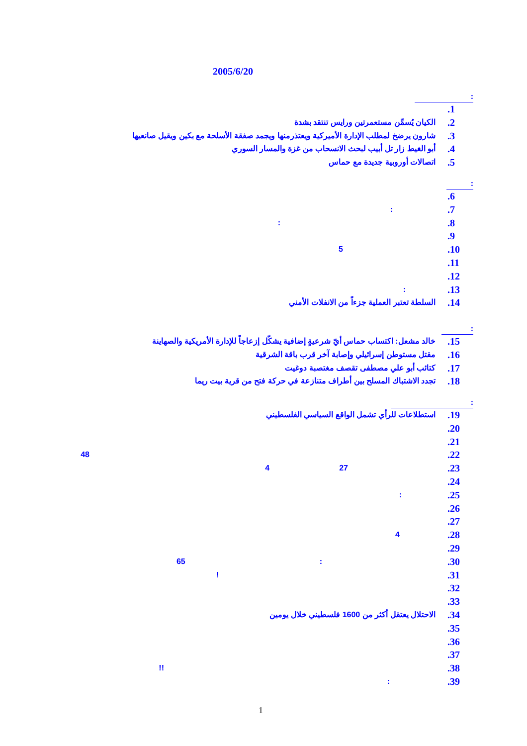2005/6/20
:
.1
.2 الكيان يُسمِّن مستعمرتين ورايس تنتقد بشدة
.3 شارون يرضخ لمطلب الإدارة الأميركية ويعتذرمنها ويجمد صفقة الأسلحة مع بكين ويقيل صانعيها
.4 أبو الغيط زار تل أبيب لبحث الانسحاب من غزة والمسار السوري
.5 اتصالات أوروبية جديدة مع حماس
:
.6
.7:
.8:
.9
.10 5
.11
.12
.13:
.14 السلطة تعتبر العملية جزءاً من الانفلات الأمني
:
.15 خالد مشعل: اكتساب حماس أيّ شرعيةٍ إضافية يشكّل إزعاجاً للإدارة الأمريكية والصهاينة
.16 مقتل مستوطن إسرائيلي وإصابة آخر قرب باقة الشرقية
.17 كتائب أبو علي مصطفى تقصف مغتصبة دوغيت
.18 تجدد الاشتباك المسلح بين أطراف متنازعة في حركة فتح من قرية بيت ريما
:
.19 استطلاعات للرأي تشمل الواقع السياسي الفلسطيني
.20
.21
.22 48
.23 27 4
.24
.25:
.26
.27
.28 4
.29
.30: 65
.31!
.32
.33
.34 الاحتلال يعتقل أكثر من 1600 فلسطيني خلال يومين
.35
.36
.37
.38!!
.39:
1